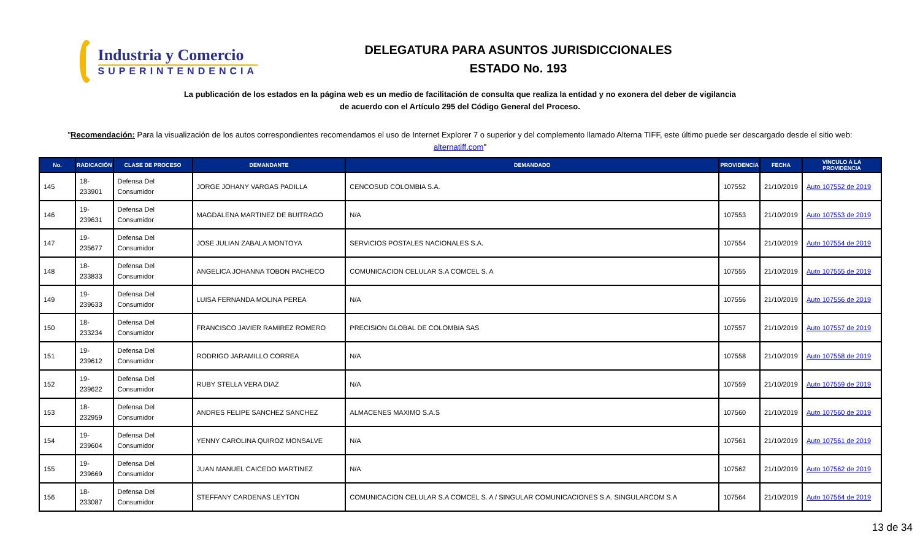Industria y Comercio
SUPERINTENDENCIA
DELEGATURA PARA ASUNTOS JURISDICCIONALES
ESTADO No. 193
La publicación de los estados en la página web es un medio de facilitación de consulta que realiza la entidad y no exonera del deber de vigilancia
de acuerdo con el Artículo 295 del Código General del Proceso.
"Recomendación: Para la visualización de los autos correspondientes recomendamos el uso de Internet Explorer 7 o superior y del complemento llamado Alterna TIFF, este último puede ser descargado desde el sitio web: alternatiff.com"
| No. | RADICACIÓN | CLASE DE PROCESO | DEMANDANTE | DEMANDADO | PROVIDENCIA | FECHA | VINCULO A LA PROVIDENCIA |
| --- | --- | --- | --- | --- | --- | --- | --- |
| 145 | 18-233901 | Defensa Del Consumidor | JORGE JOHANY VARGAS PADILLA | CENCOSUD COLOMBIA S.A. | 107552 | 21/10/2019 | Auto 107552 de 2019 |
| 146 | 19-239631 | Defensa Del Consumidor | MAGDALENA MARTINEZ DE BUITRAGO | N/A | 107553 | 21/10/2019 | Auto 107553 de 2019 |
| 147 | 19-235677 | Defensa Del Consumidor | JOSE JULIAN ZABALA MONTOYA | SERVICIOS POSTALES NACIONALES S.A. | 107554 | 21/10/2019 | Auto 107554 de 2019 |
| 148 | 18-233833 | Defensa Del Consumidor | ANGELICA JOHANNA TOBON PACHECO | COMUNICACION CELULAR S.A COMCEL S. A | 107555 | 21/10/2019 | Auto 107555 de 2019 |
| 149 | 19-239633 | Defensa Del Consumidor | LUISA FERNANDA MOLINA PEREA | N/A | 107556 | 21/10/2019 | Auto 107556 de 2019 |
| 150 | 18-233234 | Defensa Del Consumidor | FRANCISCO JAVIER RAMIREZ ROMERO | PRECISION GLOBAL DE COLOMBIA SAS | 107557 | 21/10/2019 | Auto 107557 de 2019 |
| 151 | 19-239612 | Defensa Del Consumidor | RODRIGO JARAMILLO CORREA | N/A | 107558 | 21/10/2019 | Auto 107558 de 2019 |
| 152 | 19-239622 | Defensa Del Consumidor | RUBY STELLA VERA DIAZ | N/A | 107559 | 21/10/2019 | Auto 107559 de 2019 |
| 153 | 18-232959 | Defensa Del Consumidor | ANDRES FELIPE SANCHEZ SANCHEZ | ALMACENES MAXIMO S.A.S | 107560 | 21/10/2019 | Auto 107560 de 2019 |
| 154 | 19-239604 | Defensa Del Consumidor | YENNY CAROLINA QUIROZ MONSALVE | N/A | 107561 | 21/10/2019 | Auto 107561 de 2019 |
| 155 | 19-239669 | Defensa Del Consumidor | JUAN MANUEL CAICEDO MARTINEZ | N/A | 107562 | 21/10/2019 | Auto 107562 de 2019 |
| 156 | 18-233087 | Defensa Del Consumidor | STEFFANY CARDENAS LEYTON | COMUNICACION CELULAR S.A COMCEL S. A / SINGULAR COMUNICACIONES S.A. SINGULARCOM S.A | 107564 | 21/10/2019 | Auto 107564 de 2019 |
13 de 34